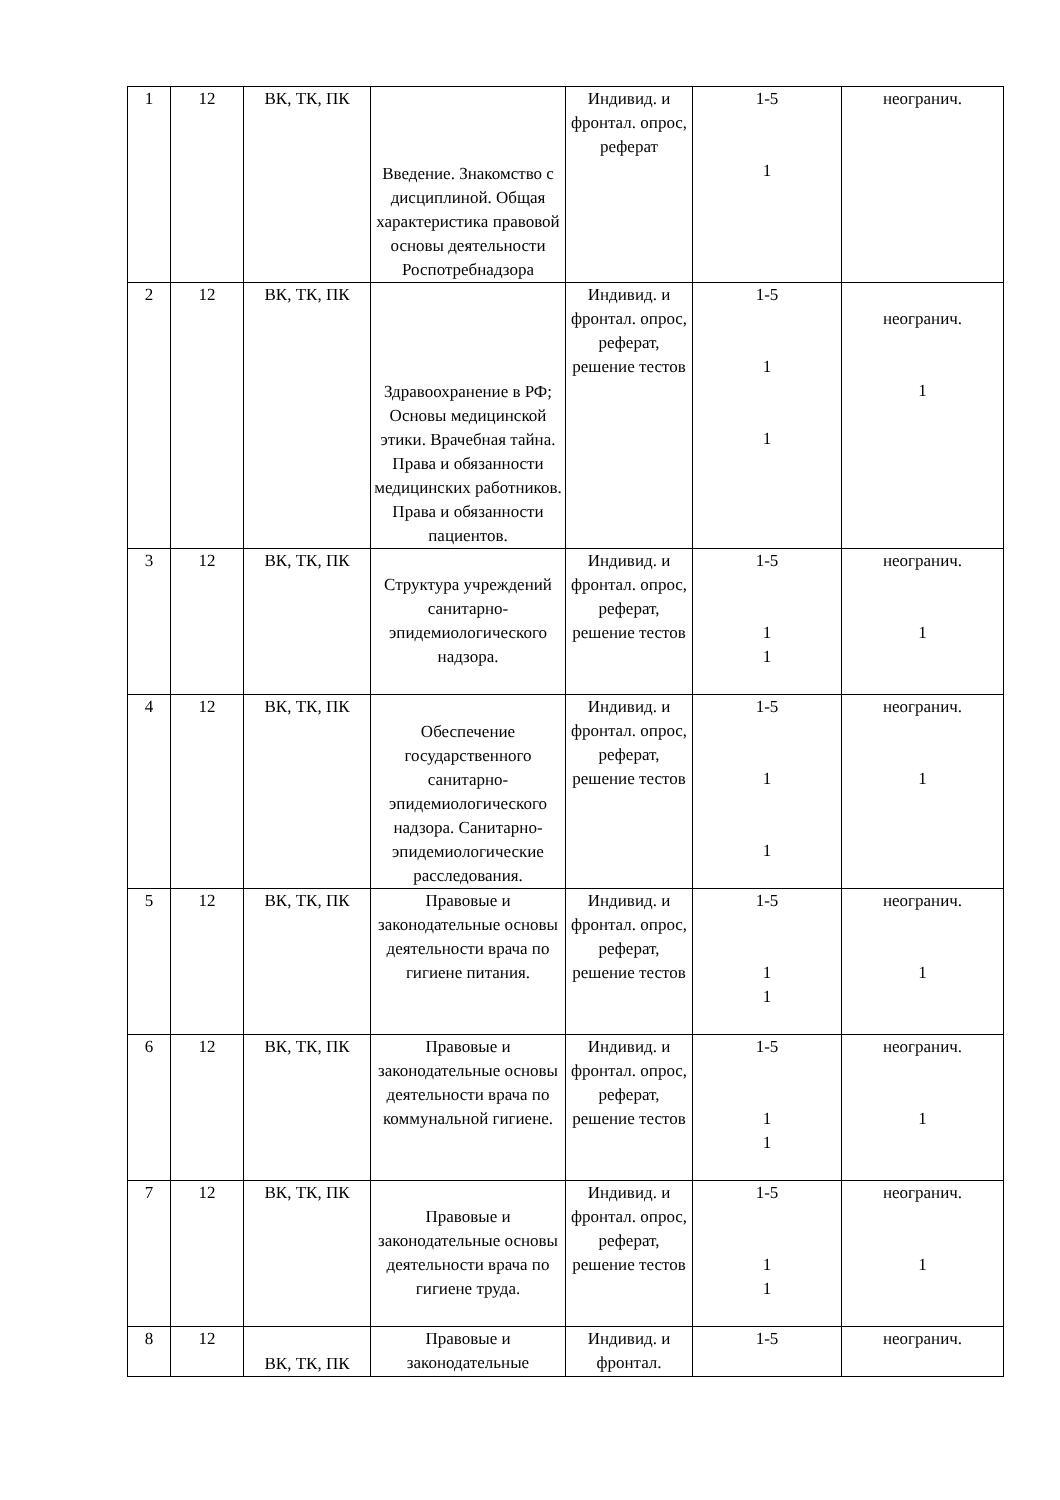| 1 | 12 | ВК, ТК, ПК | Введение. Знакомство с дисциплиной. Общая характеристика правовой основы деятельности Роспотребнадзора | Индивид. и фронтал. опрос, реферат | 1-5 1 | неогранич. |
| 2 | 12 | ВК, ТК, ПК | Здравоохранение в РФ; Основы медицинской этики. Врачебная тайна. Права и обязанности медицинских работников. Права и обязанности пациентов. | Индивид. и фронтал. опрос, реферат, решение тестов | 1-5 1 1 | неогранич. 1 |
| 3 | 12 | ВК, ТК, ПК | Структура учреждений санитарно-эпидемиологического надзора. | Индивид. и фронтал. опрос, реферат, решение тестов | 1-5 1 1 | неогранич. 1 |
| 4 | 12 | ВК, ТК, ПК | Обеспечение государственного санитарно-эпидемиологического надзора. Санитарно-эпидемиологические расследования. | Индивид. и фронтал. опрос, реферат, решение тестов | 1-5 1 1 | неогранич. 1 |
| 5 | 12 | ВК, ТК, ПК | Правовые и законодательные основы деятельности врача по гигиене питания. | Индивид. и фронтал. опрос, реферат, решение тестов | 1-5 1 1 | неогранич. 1 |
| 6 | 12 | ВК, ТК, ПК | Правовые и законодательные основы деятельности врача по коммунальной гигиене. | Индивид. и фронтал. опрос, реферат, решение тестов | 1-5 1 1 | неогранич. 1 |
| 7 | 12 | ВК, ТК, ПК | Правовые и законодательные основы деятельности врача по гигиене труда. | Индивид. и фронтал. опрос, реферат, решение тестов | 1-5 1 1 | неогранич. 1 |
| 8 | 12 | ВК, ТК, ПК | Правовые и законодательные | Индивид. и фронтал. | 1-5 | неогранич. |